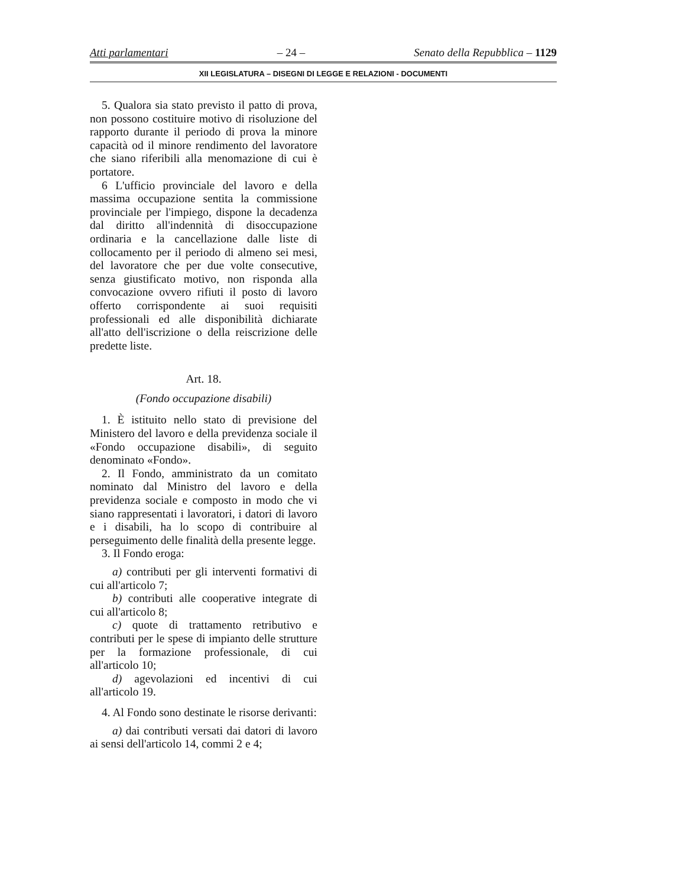Atti parlamentari – 24 – Senato della Repubblica – 1129
XII LEGISLATURA – DISEGNI DI LEGGE E RELAZIONI - DOCUMENTI
5. Qualora sia stato previsto il patto di prova, non possono costituire motivo di risoluzione del rapporto durante il periodo di prova la minore capacità od il minore rendimento del lavoratore che siano riferibili alla menomazione di cui è portatore.
6 L'ufficio provinciale del lavoro e della massima occupazione sentita la commissione provinciale per l'impiego, dispone la decadenza dal diritto all'indennità di disoccupazione ordinaria e la cancellazione dalle liste di collocamento per il periodo di almeno sei mesi, del lavoratore che per due volte consecutive, senza giustificato motivo, non risponda alla convocazione ovvero rifiuti il posto di lavoro offerto corrispondente ai suoi requisiti professionali ed alle disponibilità dichiarate all'atto dell'iscrizione o della reiscrizione delle predette liste.
Art. 18.
(Fondo occupazione disabili)
1. È istituito nello stato di previsione del Ministero del lavoro e della previdenza sociale il «Fondo occupazione disabili», di seguito denominato «Fondo».
2. Il Fondo, amministrato da un comitato nominato dal Ministro del lavoro e della previdenza sociale e composto in modo che vi siano rappresentati i lavoratori, i datori di lavoro e i disabili, ha lo scopo di contribuire al perseguimento delle finalità della presente legge.
3. Il Fondo eroga:
a) contributi per gli interventi formativi di cui all'articolo 7;
b) contributi alle cooperative integrate di cui all'articolo 8;
c) quote di trattamento retributivo e contributi per le spese di impianto delle strutture per la formazione professionale, di cui all'articolo 10;
d) agevolazioni ed incentivi di cui all'articolo 19.
4. Al Fondo sono destinate le risorse derivanti:
a) dai contributi versati dai datori di lavoro ai sensi dell'articolo 14, commi 2 e 4;